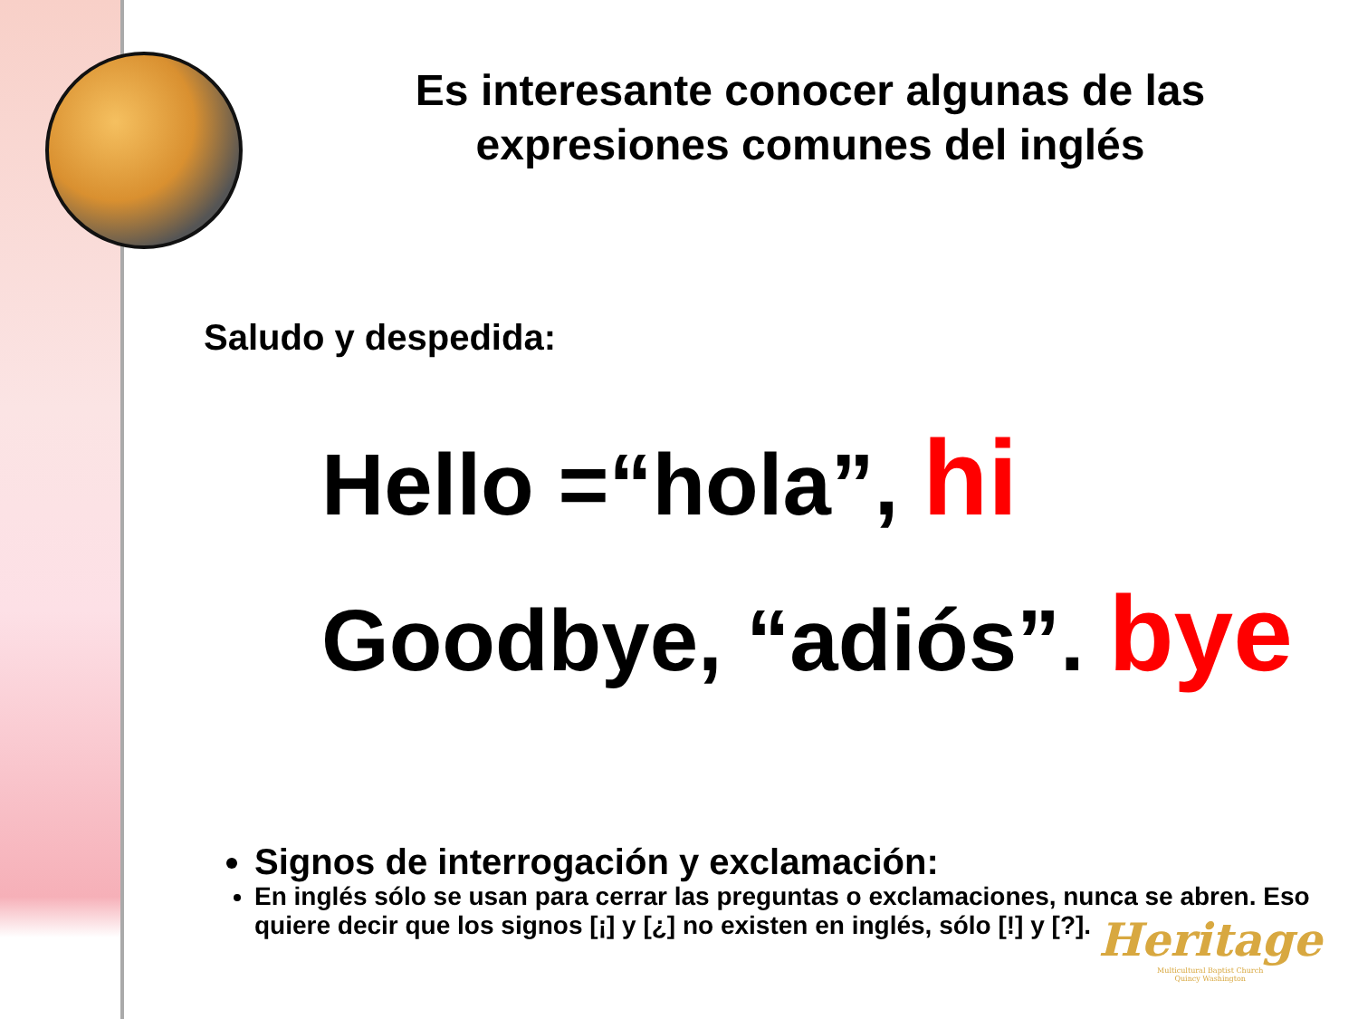Es interesante conocer algunas de las expresiones comunes del inglés
Saludo y despedida:
Hello =“hola”, hi
Goodbye, “adiós”. bye
Signos de interrogación y exclamación:
En inglés sólo se usan para cerrar las preguntas o exclamaciones, nunca se abren. Eso quiere decir que los signos [¡] y [¿] no existen en inglés, sólo [!] y [?].
Heritage
Multicultural Baptist Church
Quincy Washington